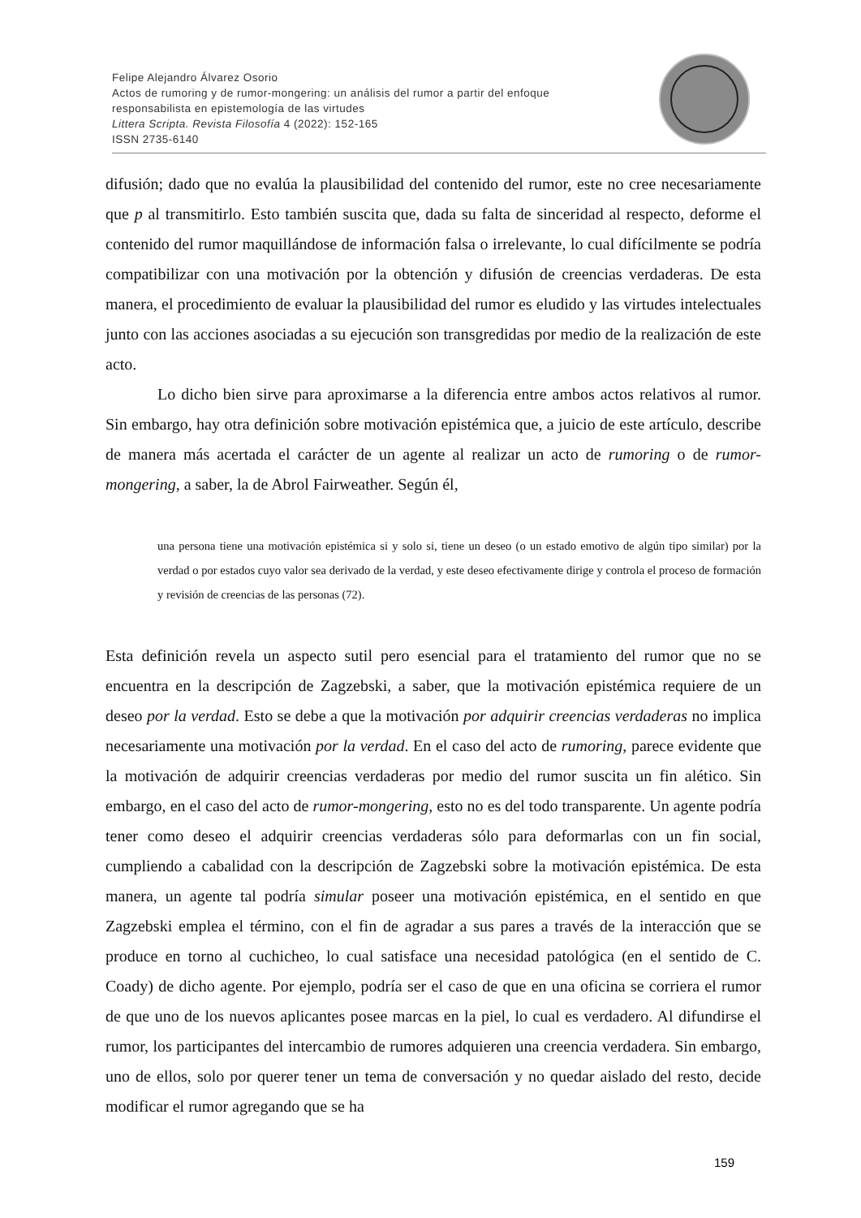Felipe Alejandro Álvarez Osorio
Actos de rumoring y de rumor-mongering: un análisis del rumor a partir del enfoque
responsabilista en epistemología de las virtudes
Littera Scripta. Revista Filosofía 4 (2022): 152-165
ISSN 2735-6140
difusión; dado que no evalúa la plausibilidad del contenido del rumor, este no cree necesariamente que p al transmitirlo. Esto también suscita que, dada su falta de sinceridad al respecto, deforme el contenido del rumor maquillándose de información falsa o irrelevante, lo cual difícilmente se podría compatibilizar con una motivación por la obtención y difusión de creencias verdaderas. De esta manera, el procedimiento de evaluar la plausibilidad del rumor es eludido y las virtudes intelectuales junto con las acciones asociadas a su ejecución son transgredidas por medio de la realización de este acto.
Lo dicho bien sirve para aproximarse a la diferencia entre ambos actos relativos al rumor. Sin embargo, hay otra definición sobre motivación epistémica que, a juicio de este artículo, describe de manera más acertada el carácter de un agente al realizar un acto de rumoring o de rumor-mongering, a saber, la de Abrol Fairweather. Según él,
una persona tiene una motivación epistémica si y solo si, tiene un deseo (o un estado emotivo de algún tipo similar) por la verdad o por estados cuyo valor sea derivado de la verdad, y este deseo efectivamente dirige y controla el proceso de formación y revisión de creencias de las personas (72).
Esta definición revela un aspecto sutil pero esencial para el tratamiento del rumor que no se encuentra en la descripción de Zagzebski, a saber, que la motivación epistémica requiere de un deseo por la verdad. Esto se debe a que la motivación por adquirir creencias verdaderas no implica necesariamente una motivación por la verdad. En el caso del acto de rumoring, parece evidente que la motivación de adquirir creencias verdaderas por medio del rumor suscita un fin alético. Sin embargo, en el caso del acto de rumor-mongering, esto no es del todo transparente. Un agente podría tener como deseo el adquirir creencias verdaderas sólo para deformarlas con un fin social, cumpliendo a cabalidad con la descripción de Zagzebski sobre la motivación epistémica. De esta manera, un agente tal podría simular poseer una motivación epistémica, en el sentido en que Zagzebski emplea el término, con el fin de agradar a sus pares a través de la interacción que se produce en torno al cuchicheo, lo cual satisface una necesidad patológica (en el sentido de C. Coady) de dicho agente. Por ejemplo, podría ser el caso de que en una oficina se corriera el rumor de que uno de los nuevos aplicantes posee marcas en la piel, lo cual es verdadero. Al difundirse el rumor, los participantes del intercambio de rumores adquieren una creencia verdadera. Sin embargo, uno de ellos, solo por querer tener un tema de conversación y no quedar aislado del resto, decide modificar el rumor agregando que se ha
159